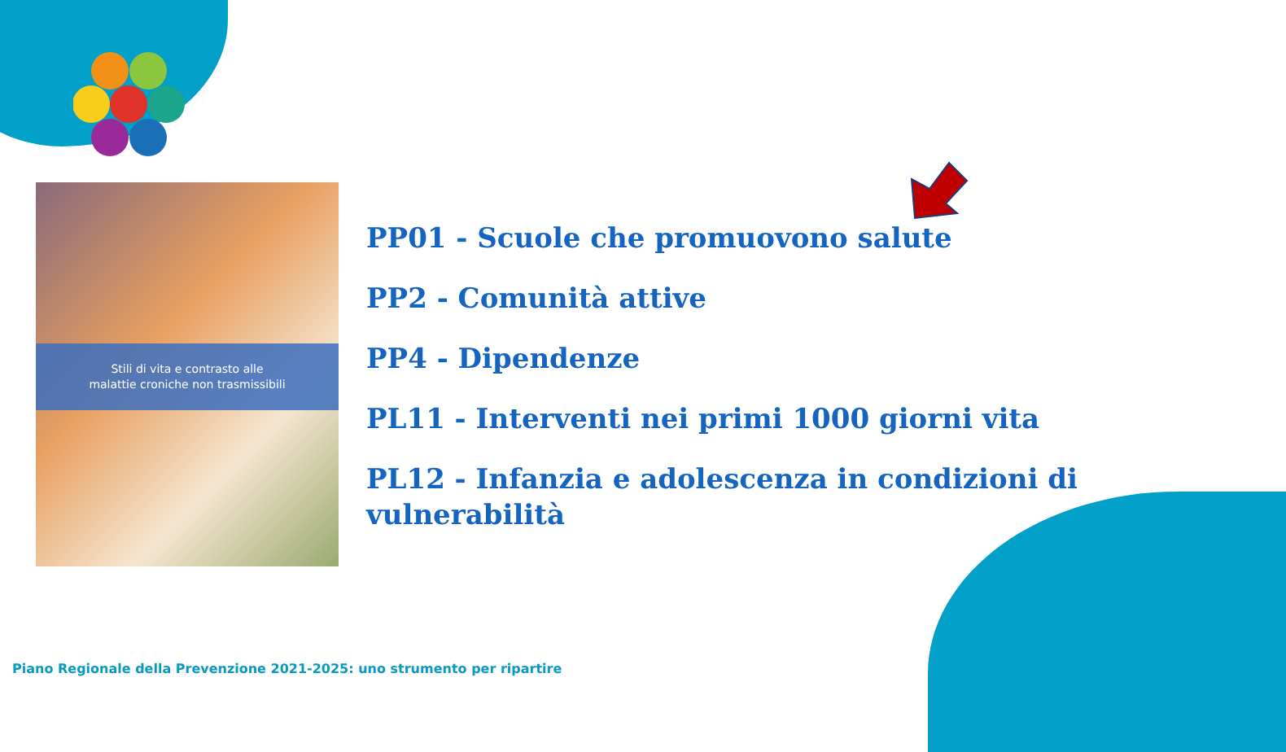Stili di vita e contrasto alle
malattie croniche non trasmissibili
PP01 - Scuole che promuovono salute
PP2 - Comunità attive
PP4 - Dipendenze
PL11 - Interventi nei primi 1000 giorni vita
PL12 - Infanzia e adolescenza in condizioni di vulnerabilità
Piano Regionale della Prevenzione 2021-2025: uno strumento per ripartire